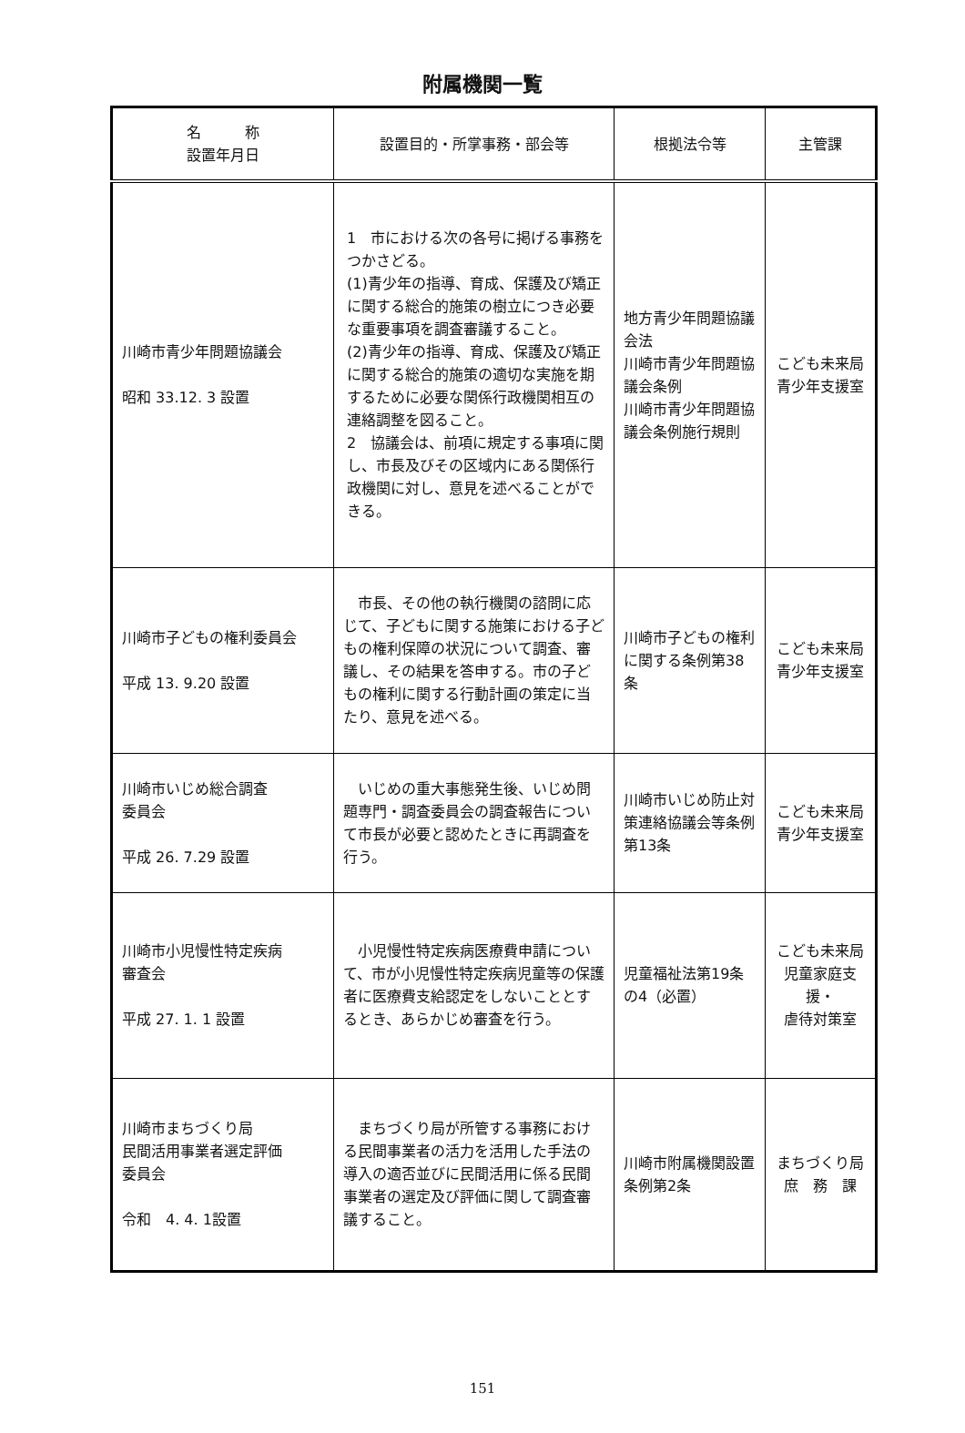附属機関一覧
| 名 称 設置年月日 | 設置目的・所掌事務・部会等 | 根拠法令等 | 主管課 |
| --- | --- | --- | --- |
| 川崎市青少年問題協議会 昭和 33.12. 3 設置 | 1 市における次の各号に掲げる事務をつかさどる。 (1)青少年の指導、育成、保護及び矯正に関する総合的施策の樹立につき必要な重要事項を調査審議すること。 (2)青少年の指導、育成、保護及び矯正に関する総合的施策の適切な実施を期するために必要な関係行政機関相互の連絡調整を図ること。 2 協議会は、前項に規定する事項に関し、市長及びその区域内にある関係行政機関に対し、意見を述べることができる。 | 地方青少年問題協議会法 川崎市青少年問題協議会条例 川崎市青少年問題協議会条例施行規則 | こども未来局 青少年支援室 |
| 川崎市子どもの権利委員会 平成 13. 9.20 設置 | 市長、その他の執行機関の諮問に応じて、子どもに関する施策における子どもの権利保障の状況について調査、審議し、その結果を答申する。市の子どもの権利に関する行動計画の策定に当たり、意見を述べる。 | 川崎市子どもの権利に関する条例第38条 | こども未来局 青少年支援室 |
| 川崎市いじめ総合調査 委員会 平成 26. 7.29 設置 | いじめの重大事態発生後、いじめ問題専門・調査委員会の調査報告について市長が必要と認めたときに再調査を行う。 | 川崎市いじめ防止対策連絡協議会等条例第13条 | こども未来局 青少年支援室 |
| 川崎市小児慢性特定疾病 審査会 平成 27. 1. 1 設置 | 小児慢性特定疾病医療費申請について、市が小児慢性特定疾病児童等の保護者に医療費支給認定をしないこととするとき、あらかじめ審査を行う。 | 児童福祉法第19条の4（必置） | こども未来局 児童家庭支援・ 虐待対策室 |
| 川崎市まちづくり局 民間活用事業者選定評価 委員会 令和 4. 4. 1設置 | まちづくり局が所管する事務における民間事業者の活力を活用した手法の導入の適否並びに民間活用に係る民間事業者の選定及び評価に関して調査審議すること。 | 川崎市附属機関設置条例第2条 | まちづくり局 庶 務 課 |
151